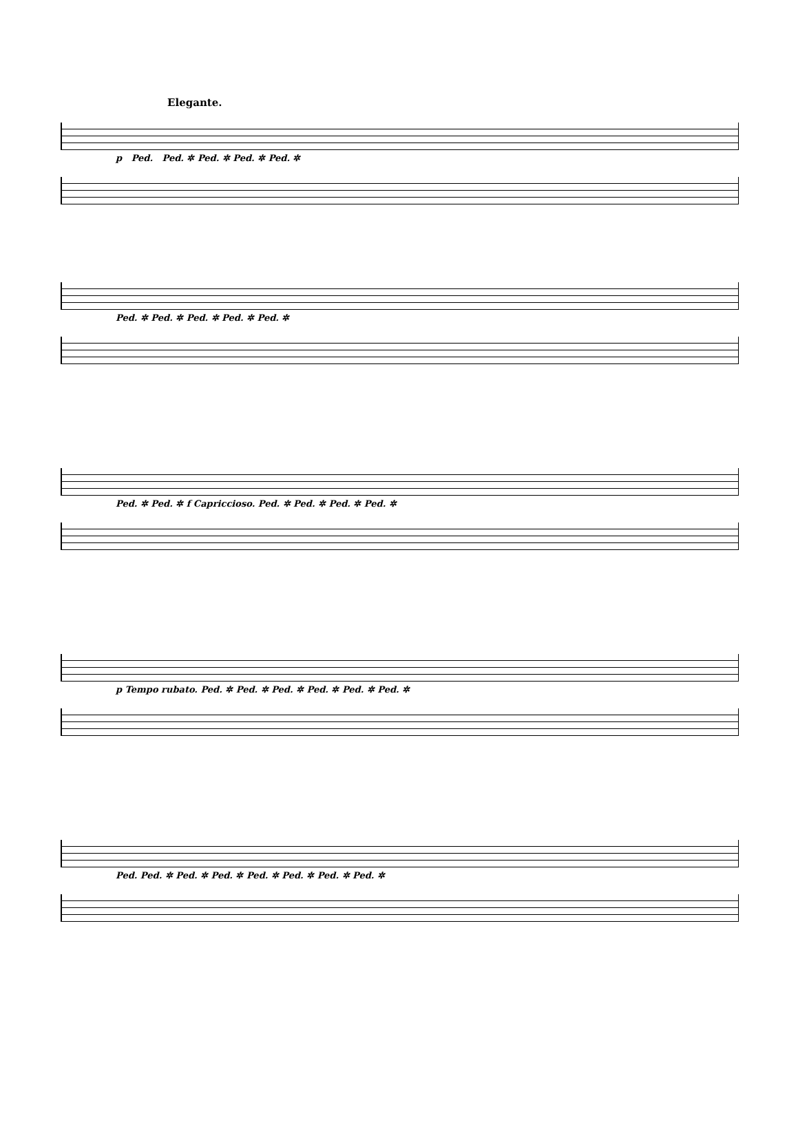Elegante.
p Ped. Ped. ✲ Ped. ✲ Ped. ✲ Ped. ✲
Ped. ✲ Ped. ✲ Ped. ✲ Ped. ✲ Ped. ✲
Ped. ✲ Ped. ✲ f Capriccioso. Ped. ✲ Ped. ✲ Ped. ✲ Ped. ✲
p Tempo rubato. Ped. ✲ Ped. ✲ Ped. ✲ Ped. ✲ Ped. ✲ Ped. ✲
Ped. Ped. ✲ Ped. ✲ Ped. ✲ Ped. ✲ Ped. ✲ Ped. ✲ Ped. ✲